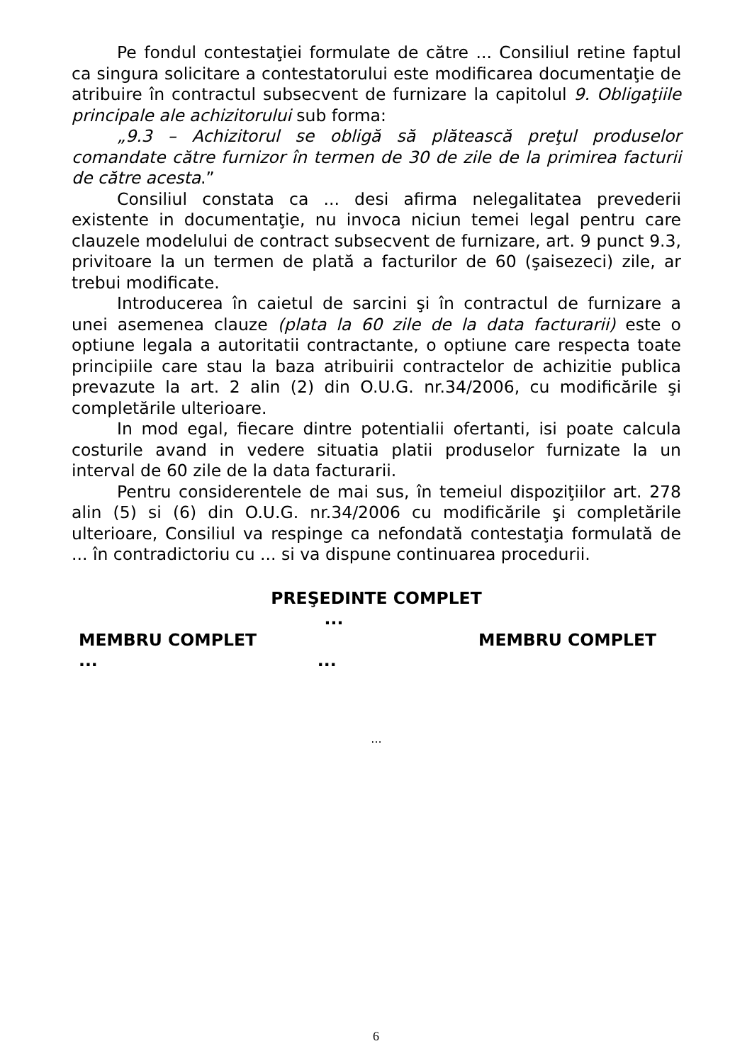Pe fondul contestaţiei formulate de către ... Consiliul retine faptul ca singura solicitare a contestatorului este modificarea documentaţie de atribuire în contractul subsecvent de furnizare la capitolul 9. Obligaţiile principale ale achizitorului sub forma:
„9.3 – Achizitorul se obligă să plătească preţul produselor comandate către furnizor în termen de 30 de zile de la primirea facturii de către acesta.”
Consiliul constata ca ... desi afirma nelegalitatea prevederii existente in documentaţie, nu invoca niciun temei legal pentru care clauzele modelului de contract subsecvent de furnizare, art. 9 punct 9.3, privitoare la un termen de plată a facturilor de 60 (şaisezeci) zile, ar trebui modificate.
Introducerea în caietul de sarcini şi în contractul de furnizare a unei asemenea clauze (plata la 60 zile de la data facturarii) este o optiune legala a autoritatii contractante, o optiune care respecta toate principiile care stau la baza atribuirii contractelor de achizitie publica prevazute la art. 2 alin (2) din O.U.G. nr.34/2006, cu modificările şi completările ulterioare.
In mod egal, fiecare dintre potentialii ofertanti, isi poate calcula costurile avand in vedere situatia platii produselor furnizate la un interval de 60 zile de la data facturarii.
Pentru considerentele de mai sus, în temeiul dispoziţiilor art. 278 alin (5) si (6) din O.U.G. nr.34/2006 cu modificările şi completările ulterioare, Consiliul va respinge ca nefondată contestaţia formulată de ... în contradictoriu cu ... si va dispune continuarea procedurii.
PREŞEDINTE COMPLET
...
MEMBRU COMPLET MEMBRU COMPLET
......
...
6